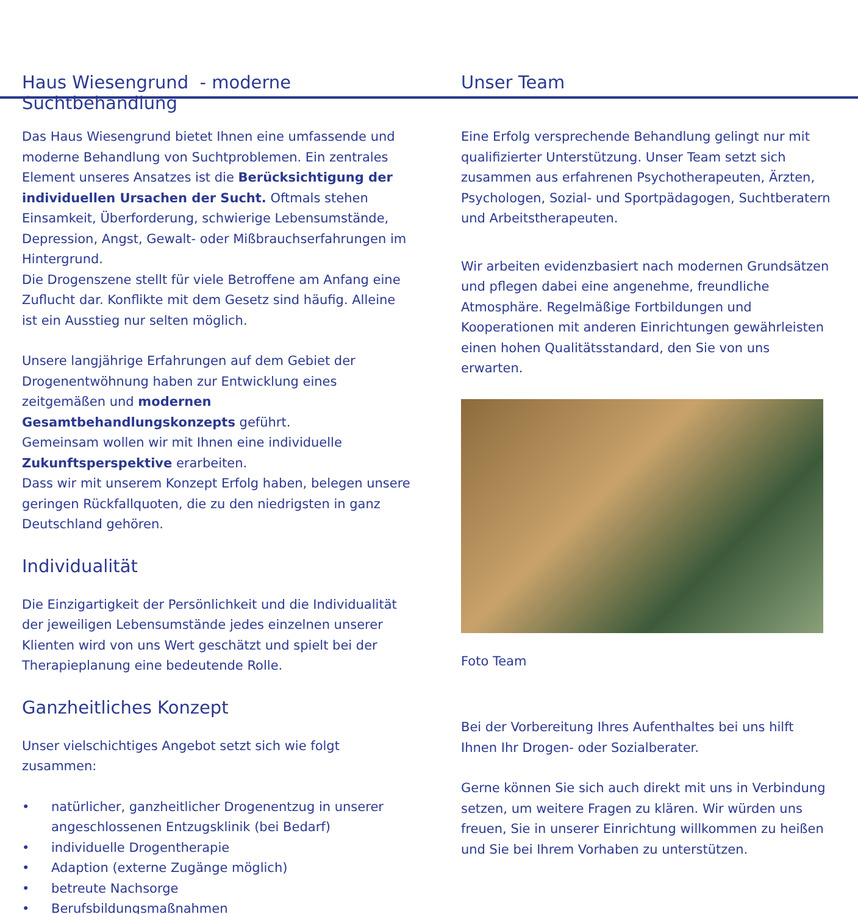Haus Wiesengrund - moderne Suchtbehandlung
Das Haus Wiesengrund bietet Ihnen eine umfassende und moderne Behandlung von Suchtproblemen. Ein zentrales Element unseres Ansatzes ist die Berücksichtigung der individuellen Ursachen der Sucht. Oftmals stehen Einsamkeit, Überforderung, schwierige Lebensumstände, Depression, Angst, Gewalt- oder Mißbrauchserfahrungen im Hintergrund.
Die Drogenszene stellt für viele Betroffene am Anfang eine Zuflucht dar. Konflikte mit dem Gesetz sind häufig. Alleine ist ein Ausstieg nur selten möglich.
Unsere langjährige Erfahrungen auf dem Gebiet der Drogenentwöhnung haben zur Entwicklung eines zeitgemäßen und modernen Gesamtbehandlungskonzepts geführt.
Gemeinsam wollen wir mit Ihnen eine individuelle Zukunftsperspektive erarbeiten.
Dass wir mit unserem Konzept Erfolg haben, belegen unsere geringen Rückfallquoten, die zu den niedrigsten in ganz Deutschland gehören.
Individualität
Die Einzigartigkeit der Persönlichkeit und die Individualität der jeweiligen Lebensumstände jedes einzelnen unserer Klienten wird von uns Wert geschätzt und spielt bei der Therapieplanung eine bedeutende Rolle.
Ganzheitliches Konzept
Unser vielschichtiges Angebot setzt sich wie folgt zusammen:
• natürlicher, ganzheitlicher Drogenentzug in unserer angeschlossenen Entzugsklinik (bei Bedarf)
• individuelle Drogentherapie
• Adaption (externe Zugänge möglich)
• betreute Nachsorge
• Berufsbildungsmaßnahmen
Unser Team
Eine Erfolg versprechende Behandlung gelingt nur mit qualifizierter Unterstützung. Unser Team setzt sich zusammen aus erfahrenen Psychotherapeuten, Ärzten, Psychologen, Sozial- und Sportpädagogen, Suchtberatern und Arbeitstherapeuten.
Wir arbeiten evidenzbasiert nach modernen Grundsätzen und pflegen dabei eine angenehme, freundliche Atmosphäre. Regelmäßige Fortbildungen und Kooperationen mit anderen Einrichtungen gewährleisten einen hohen Qualitätsstandard, den Sie von uns erwarten.
Foto Team
Bei der Vorbereitung Ihres Aufenthaltes bei uns hilft Ihnen Ihr Drogen- oder Sozialberater.
Gerne können Sie sich auch direkt mit uns in Verbindung setzen, um weitere Fragen zu klären. Wir würden uns freuen, Sie in unserer Einrichtung willkommen zu heißen und Sie bei Ihrem Vorhaben zu unterstützen.